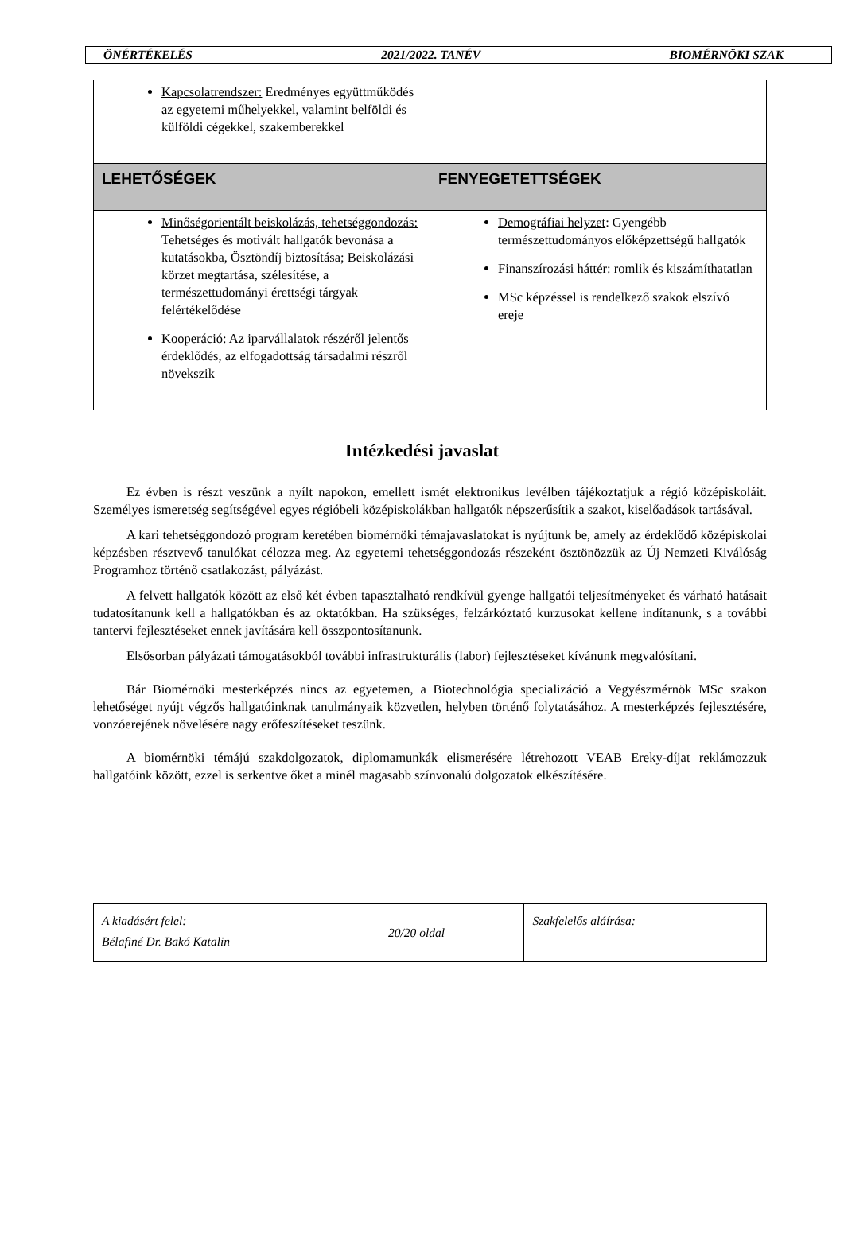ÖNÉRTÉKELÉS 2021/2022. TANÉV BIOMÉRNÖKI SZAK
| Kapcsolatrendszer: Eredményes együttműködés az egyetemi műhelyekkel, valamint belföldi és külföldi cégekkel, szakemberekkel | |
| LEHETŐSÉGEK | FENYEGETETTSÉGEK |
| Minőségorientált beiskolázás, tehetséggondozás: Tehetséges és motivált hallgatók bevonása a kutatásokba, Ösztöndíj biztosítása; Beiskolázási körzet megtartása, szélesítése, a természettudományi érettségi tárgyak felértékelődése Kooperáció: Az iparvállalatok részéről jelentős érdeklődés, az elfogadottság társadalmi részről növekszik | Demográfiai helyzet : Gyengébb természettudományos előképzettségű hallgatók Finanszírozási háttér: romlik és kiszámíthatatlan MSc képzéssel is rendelkező szakok elszívó ereje |
Intézkedési javaslat
Ez évben is részt veszünk a nyílt napokon, emellett ismét elektronikus levélben tájékoztatjuk a régió középiskoláit. Személyes ismeretség segítségével egyes régióbeli középiskolákban hallgatók népszerűsítik a szakot, kiselőadások tartásával.
A kari tehetséggondozó program keretében biomérnöki témajavaslatokat is nyújtunk be, amely az érdeklődő középiskolai képzésben résztvevő tanulókat célozza meg. Az egyetemi tehetséggondozás részeként ösztönözzük az Új Nemzeti Kiválóság Programhoz történő csatlakozást, pályázást.
A felvett hallgatók között az első két évben tapasztalható rendkívül gyenge hallgatói teljesítményeket és várható hatásait tudatosítanunk kell a hallgatókban és az oktatókban. Ha szükséges, felzárkóztató kurzusokat kellene indítanunk, s a további tantervi fejlesztéseket ennek javítására kell összpontosítanunk.
Elsősorban pályázati támogatásokból további infrastrukturális (labor) fejlesztéseket kívánunk megvalósítani.
Bár Biomérnöki mesterképzés nincs az egyetemen, a Biotechnológia specializáció a Vegyészmérnök MSc szakon lehetőséget nyújt végzős hallgatóinknak tanulmányaik közvetlen, helyben történő folytatásához. A mesterképzés fejlesztésére, vonzóerejének növelésére nagy erőfeszítéseket teszünk.
A biomérnöki témájú szakdolgozatok, diplomamunkák elismerésére létrehozott VEAB Ereky-díjat reklámozzuk hallgatóink között, ezzel is serkentve őket a minél magasabb színvonalú dolgozatok elkészítésére.
| A kiadásért felel: Bélafiné Dr. Bakó Katalin | 20/20 oldal | Szakfelelős aláírása: |